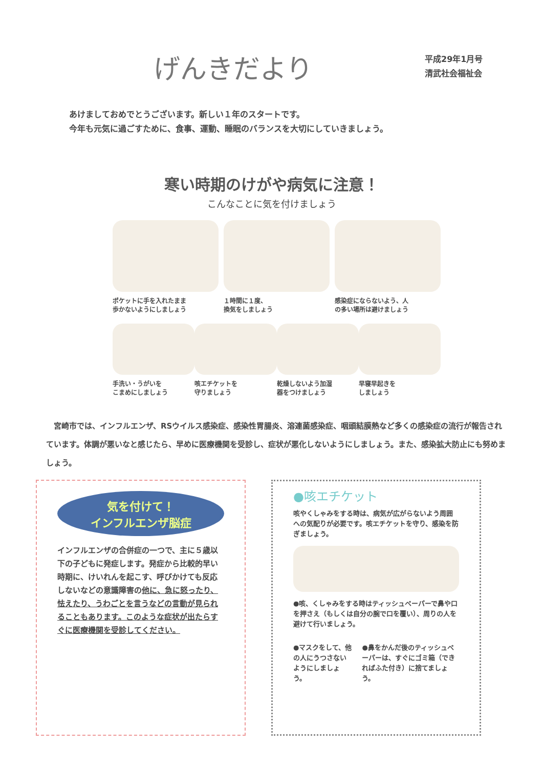げんきだより
平成29年1月号
清武社会福祉会
あけましておめでとうございます。新しい１年のスタートです。
今年も元気に過ごすために、食事、運動、睡眠のバランスを大切にしていきましょう。
寒い時期のけがや病気に注意！
こんなことに気を付けましょう
ポケットに手を入れたまま
歩かないようにしましょう
１時間に１度、
換気をしましょう
感染症にならないよう、人
の多い場所は避けましょう
手洗い・うがいを
こまめにしましょう
咳エチケットを
守りましょう
乾燥しないよう加湿
器をつけましょう
早寝早起きを
しましょう
　宮崎市では、インフルエンザ、RSウイルス感染症、感染性胃腸炎、溶連菌感染症、咽頭結膜熱など多くの感染症の流行が報告されています。体調が悪いなと感じたら、早めに医療機関を受診し、症状が悪化しないようにしましょう。また、感染拡大防止にも努めましょう。
気を付けて！
インフルエンザ脳症
インフルエンザの合併症の一つで、主に５歳以下の子どもに発症します。発症から比較的早い時期に、けいれんを起こす、呼びかけても反応しないなどの意識障害の他に、急に怒ったり、怯えたり、うわごとを言うなどの言動が見られることもあります。このような症状が出たらすぐに医療機関を受診してください。
●咳エチケット
咳やくしゃみをする時は、病気が広がらないよう周囲への気配りが必要です。咳エチケットを守り、感染を防ぎましょう。
●咳、くしゃみをする時はティッシュペーパーで鼻や口を押さえ（もしくは自分の腕で口を覆い）、周りの人を避けて行いましょう。
●マスクをして、他の人にうつさないようにしましょう。
●鼻をかんだ後のティッシュペーパーは、すぐにゴミ箱（できればふた付き）に捨てましょう。